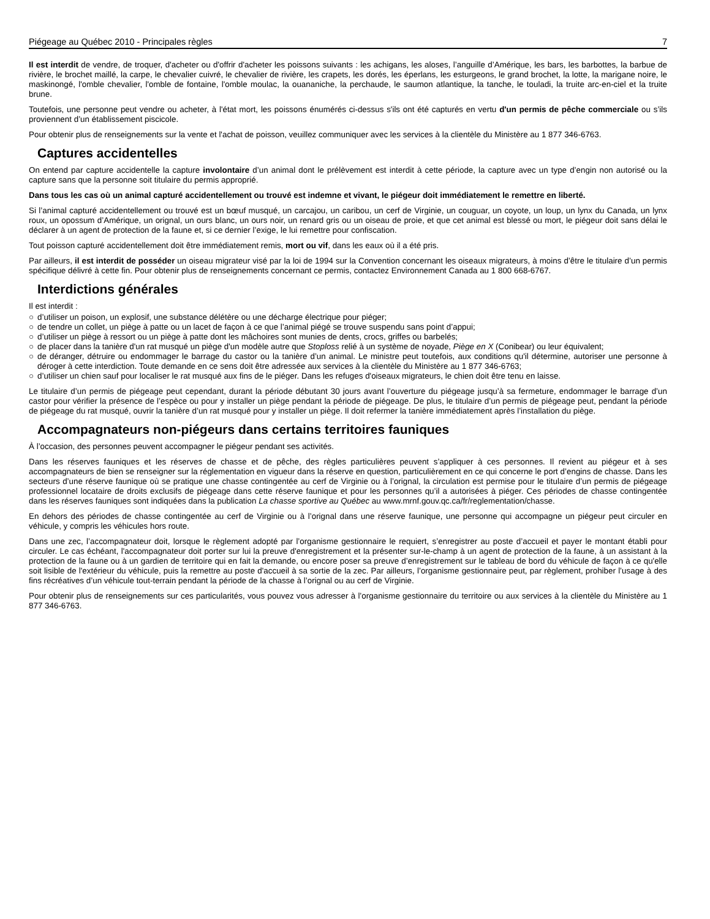Piégeage au Québec 2010 - Principales règles 7
Il est interdit de vendre, de troquer, d'acheter ou d'offrir d'acheter les poissons suivants : les achigans, les aloses, l’anguille d’Amérique, les bars, les barbottes, la barbue de rivière, le brochet maillé, la carpe, le chevalier cuivré, le chevalier de rivière, les crapets, les dorés, les éperlans, les esturgeons, le grand brochet, la lotte, la marigane noire, le maskinongé, l'omble chevalier, l'omble de fontaine, l'omble moulac, la ouananiche, la perchaude, le saumon atlantique, la tanche, le touladi, la truite arc-en-ciel et la truite brune.
Toutefois, une personne peut vendre ou acheter, à l'état mort, les poissons énumérés ci-dessus s'ils ont été capturés en vertu d'un permis de pêche commerciale ou s’ils proviennent d’un établissement piscicole.
Pour obtenir plus de renseignements sur la vente et l'achat de poisson, veuillez communiquer avec les services à la clientèle du Ministère au 1 877 346-6763.
Captures accidentelles
On entend par capture accidentelle la capture involontaire d’un animal dont le prélèvement est interdit à cette période, la capture avec un type d’engin non autorisé ou la capture sans que la personne soit titulaire du permis approprié.
Dans tous les cas où un animal capturé accidentellement ou trouvé est indemne et vivant, le piégeur doit immédiatement le remettre en liberté.
Si l’animal capturé accidentellement ou trouvé est un bœuf musqué, un carcajou, un caribou, un cerf de Virginie, un couguar, un coyote, un loup, un lynx du Canada, un lynx roux, un opossum d’Amérique, un orignal, un ours blanc, un ours noir, un renard gris ou un oiseau de proie, et que cet animal est blessé ou mort, le piégeur doit sans délai le déclarer à un agent de protection de la faune et, si ce dernier l’exige, le lui remettre pour confiscation.
Tout poisson capturé accidentellement doit être immédiatement remis, mort ou vif, dans les eaux où il a été pris.
Par ailleurs, il est interdit de posséder un oiseau migrateur visé par la loi de 1994 sur la Convention concernant les oiseaux migrateurs, à moins d’être le titulaire d’un permis spécifique délivré à cette fin. Pour obtenir plus de renseignements concernant ce permis, contactez Environnement Canada au 1 800 668-6767.
Interdictions générales
Il est interdit :
○ d’utiliser un poison, un explosif, une substance délétère ou une décharge électrique pour piéger;
○ de tendre un collet, un piège à patte ou un lacet de façon à ce que l’animal piégé se trouve suspendu sans point d’appui;
○ d’utiliser un piège à ressort ou un piège à patte dont les mâchoires sont munies de dents, crocs, griffes ou barbelés;
○ de placer dans la tanière d'un rat musqué un piège d'un modèle autre que Stoploss relié à un système de noyade, Piège en X (Conibear) ou leur équivalent;
○ de déranger, détruire ou endommager le barrage du castor ou la tanière d’un animal. Le ministre peut toutefois, aux conditions qu'il détermine, autoriser une personne à déroger à cette interdiction. Toute demande en ce sens doit être adressée aux services à la clientèle du Ministère au 1 877 346-6763;
○ d’utiliser un chien sauf pour localiser le rat musqué aux fins de le piéger. Dans les refuges d'oiseaux migrateurs, le chien doit être tenu en laisse.
Le titulaire d’un permis de piégeage peut cependant, durant la période débutant 30 jours avant l’ouverture du piégeage jusqu’à sa fermeture, endommager le barrage d’un castor pour vérifier la présence de l’espèce ou pour y installer un piège pendant la période de piégeage. De plus, le titulaire d’un permis de piégeage peut, pendant la période de piégeage du rat musqué, ouvrir la tanière d’un rat musqué pour y installer un piège. Il doit refermer la tanière immédiatement après l’installation du piège.
Accompagnateurs non-piégeurs dans certains territoires fauniques
À l’occasion, des personnes peuvent accompagner le piégeur pendant ses activités.
Dans les réserves fauniques et les réserves de chasse et de pêche, des règles particulières peuvent s’appliquer à ces personnes. Il revient au piégeur et à ses accompagnateurs de bien se renseigner sur la réglementation en vigueur dans la réserve en question, particulièrement en ce qui concerne le port d’engins de chasse. Dans les secteurs d’une réserve faunique où se pratique une chasse contingentée au cerf de Virginie ou à l’orignal, la circulation est permise pour le titulaire d’un permis de piégeage professionnel locataire de droits exclusifs de piégeage dans cette réserve faunique et pour les personnes qu’il a autorisées à piéger. Ces périodes de chasse contingentée dans les réserves fauniques sont indiquées dans la publication La chasse sportive au Québec au www.mrnf.gouv.qc.ca/fr/reglementation/chasse.
En dehors des périodes de chasse contingentée au cerf de Virginie ou à l’orignal dans une réserve faunique, une personne qui accompagne un piégeur peut circuler en véhicule, y compris les véhicules hors route.
Dans une zec, l’accompagnateur doit, lorsque le règlement adopté par l’organisme gestionnaire le requiert, s’enregistrer au poste d’accueil et payer le montant établi pour circuler. Le cas échéant, l'accompagnateur doit porter sur lui la preuve d'enregistrement et la présenter sur-le-champ à un agent de protection de la faune, à un assistant à la protection de la faune ou à un gardien de territoire qui en fait la demande, ou encore poser sa preuve d’enregistrement sur le tableau de bord du véhicule de façon à ce qu'elle soit lisible de l'extérieur du véhicule, puis la remettre au poste d'accueil à sa sortie de la zec. Par ailleurs, l’organisme gestionnaire peut, par règlement, prohiber l’usage à des fins récréatives d’un véhicule tout-terrain pendant la période de la chasse à l’orignal ou au cerf de Virginie.
Pour obtenir plus de renseignements sur ces particularités, vous pouvez vous adresser à l’organisme gestionnaire du territoire ou aux services à la clientèle du Ministère au 1 877 346-6763.